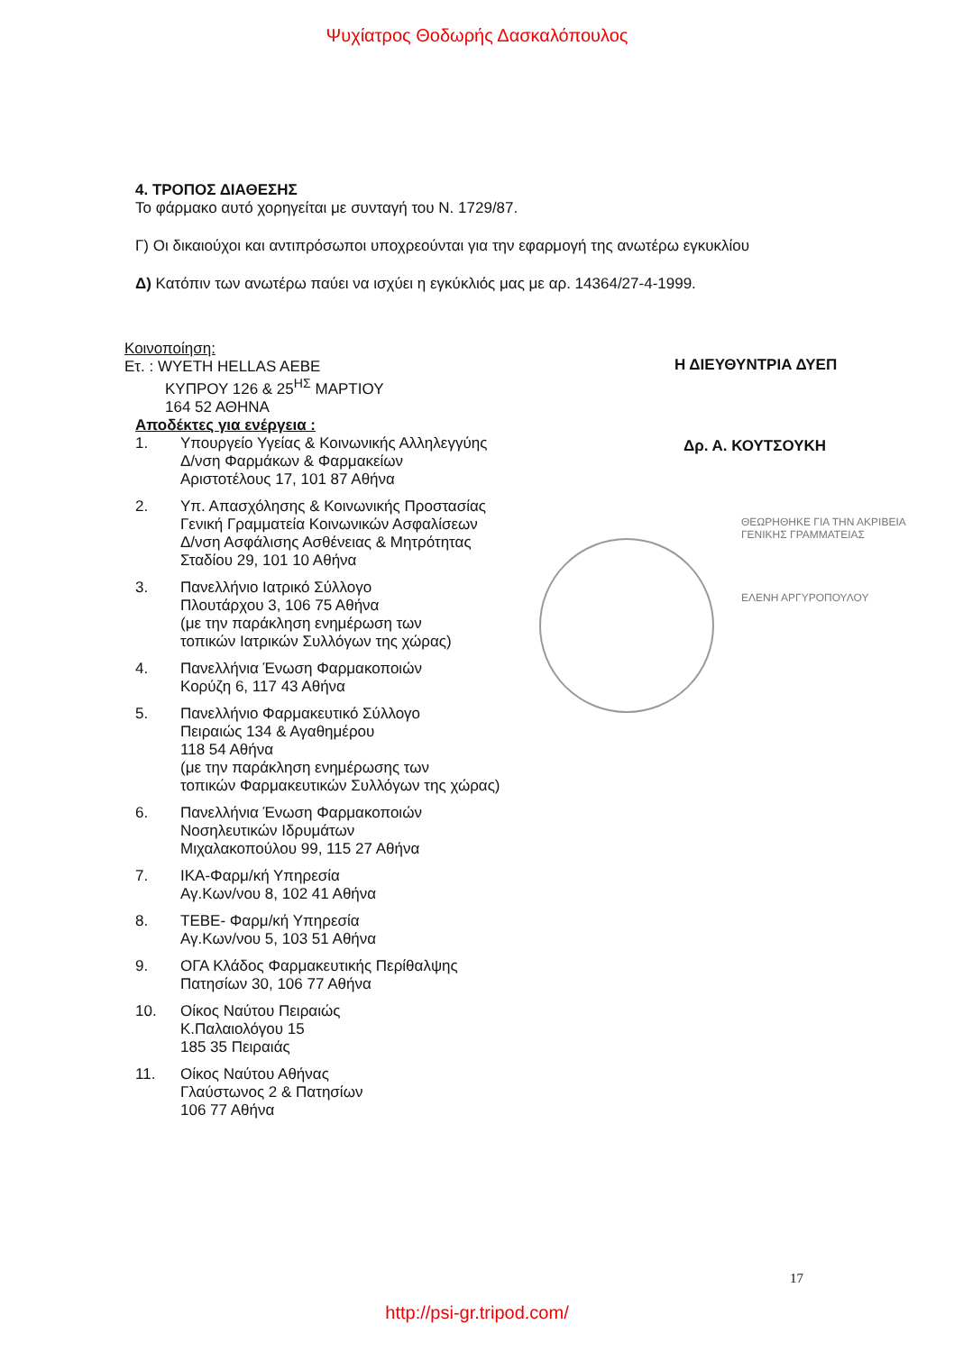Ψυχίατρος Θοδωρής Δασκαλόπουλος
4. ΤΡΟΠΟΣ ΔΙΑΘΕΣΗΣ
Το φάρμακο αυτό χορηγείται με συνταγή του Ν. 1729/87.
Γ) Οι δικαιούχοι και αντιπρόσωποι υποχρεούνται για την εφαρμογή της ανωτέρω εγκυκλίου
Δ) Κατόπιν των ανωτέρω παύει να ισχύει η εγκύκλιός μας με αρ. 14364/27-4-1999.
Κοινοποίηση:
Ετ. : WYETH HELLAS AEBE
ΚΥΠΡΟΥ 126 & 25<sup>ΗΣ</sup> ΜΑΡΤΙΟΥ
164 52 ΑΘΗΝΑ
Αποδέκτες για ενέργεια :
1. Υπουργείο Υγείας & Κοινωνικής Αλληλεγγύης
Δ/νση Φαρμάκων & Φαρμακείων
Αριστοτέλους 17, 101 87 Αθήνα
2. Υπ. Απασχόλησης & Κοινωνικής Προστασίας
Γενική Γραμματεία Κοινωνικών Ασφαλίσεων
Δ/νση Ασφάλισης Ασθένειας & Μητρότητας
Σταδίου 29, 101 10 Αθήνα
3. Πανελλήνιο Ιατρικό Σύλλογο
Πλουτάρχου 3, 106 75 Αθήνα
(με την παράκληση ενημέρωση των
τοπικών Ιατρικών Συλλόγων της χώρας)
4. Πανελλήνια Ένωση Φαρμακοποιών
Κορύζη 6, 117 43 Αθήνα
5. Πανελλήνιο Φαρμακευτικό Σύλλογο
Πειραιώς 134 & Αγαθημέρου
118 54 Αθήνα
(με την παράκληση ενημέρωσης των
τοπικών Φαρμακευτικών Συλλόγων της χώρας)
6. Πανελλήνια Ένωση Φαρμακοποιών
Νοσηλευτικών Ιδρυμάτων
Μιχαλακοπούλου 99, 115 27 Αθήνα
7. ΙΚΑ-Φαρμ/κή Υπηρεσία
Αγ.Κων/νου 8, 102 41 Αθήνα
8. ΤΕΒΕ- Φαρμ/κή Υπηρεσία
Αγ.Κων/νου 5, 103 51 Αθήνα
9. ΟΓΑ Κλάδος Φαρμακευτικής Περίθαλψης
Πατησίων 30, 106 77 Αθήνα
10. Οίκος Ναύτου Πειραιώς
Κ.Παλαιολόγου 15
185 35 Πειραιάς
11. Οίκος Ναύτου Αθήνας
Γλαύστωνος 2 & Πατησίων
106 77 Αθήνα
Η ΔΙΕΥΘΥΝΤΡΙΑ ΔΥΕΠ
Δρ. Α. ΚΟΥΤΣΟΥΚΗ
ΘΕΩΡΗΘΗΚΕ ΓΙΑ ΤΗΝ ΑΚΡΙΒΕΙΑ
ΓΕΝΙΚΗΣ ΓΡΑΜΜΑΤΕΙΑΣ
ΕΛΕΝΗ ΑΡΓΥΡΟΠΟΥΛΟΥ
17
http://psi-gr.tripod.com/